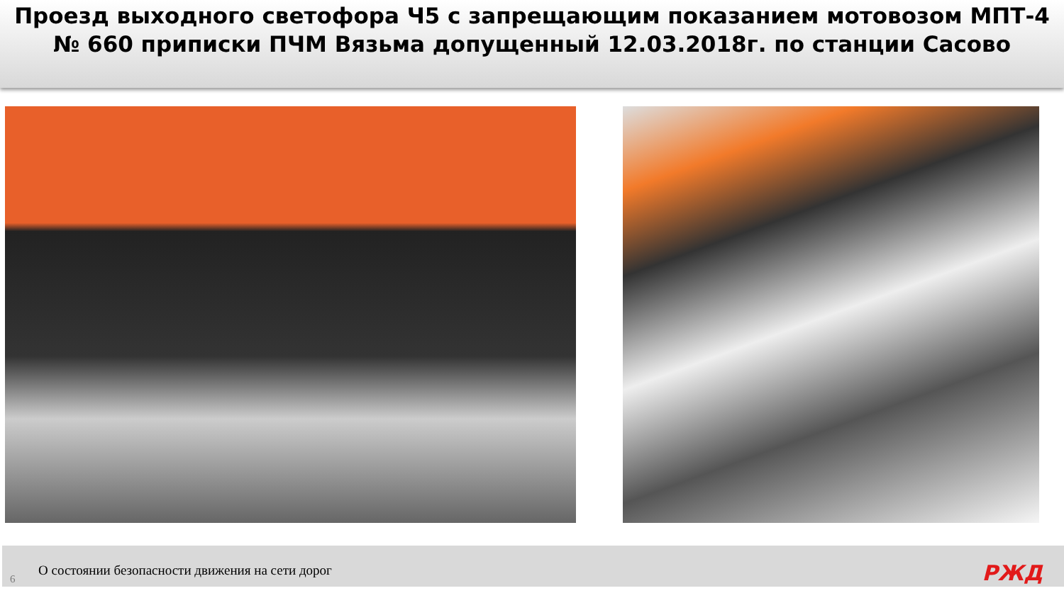Проезд выходного светофора Ч5 с запрещающим показанием мотовозом МПТ-4 № 660 приписки ПЧМ Вязьма допущенный 12.03.2018г. по станции Сасово
6 О состоянии безопасности движения на сети дорог
РЖД